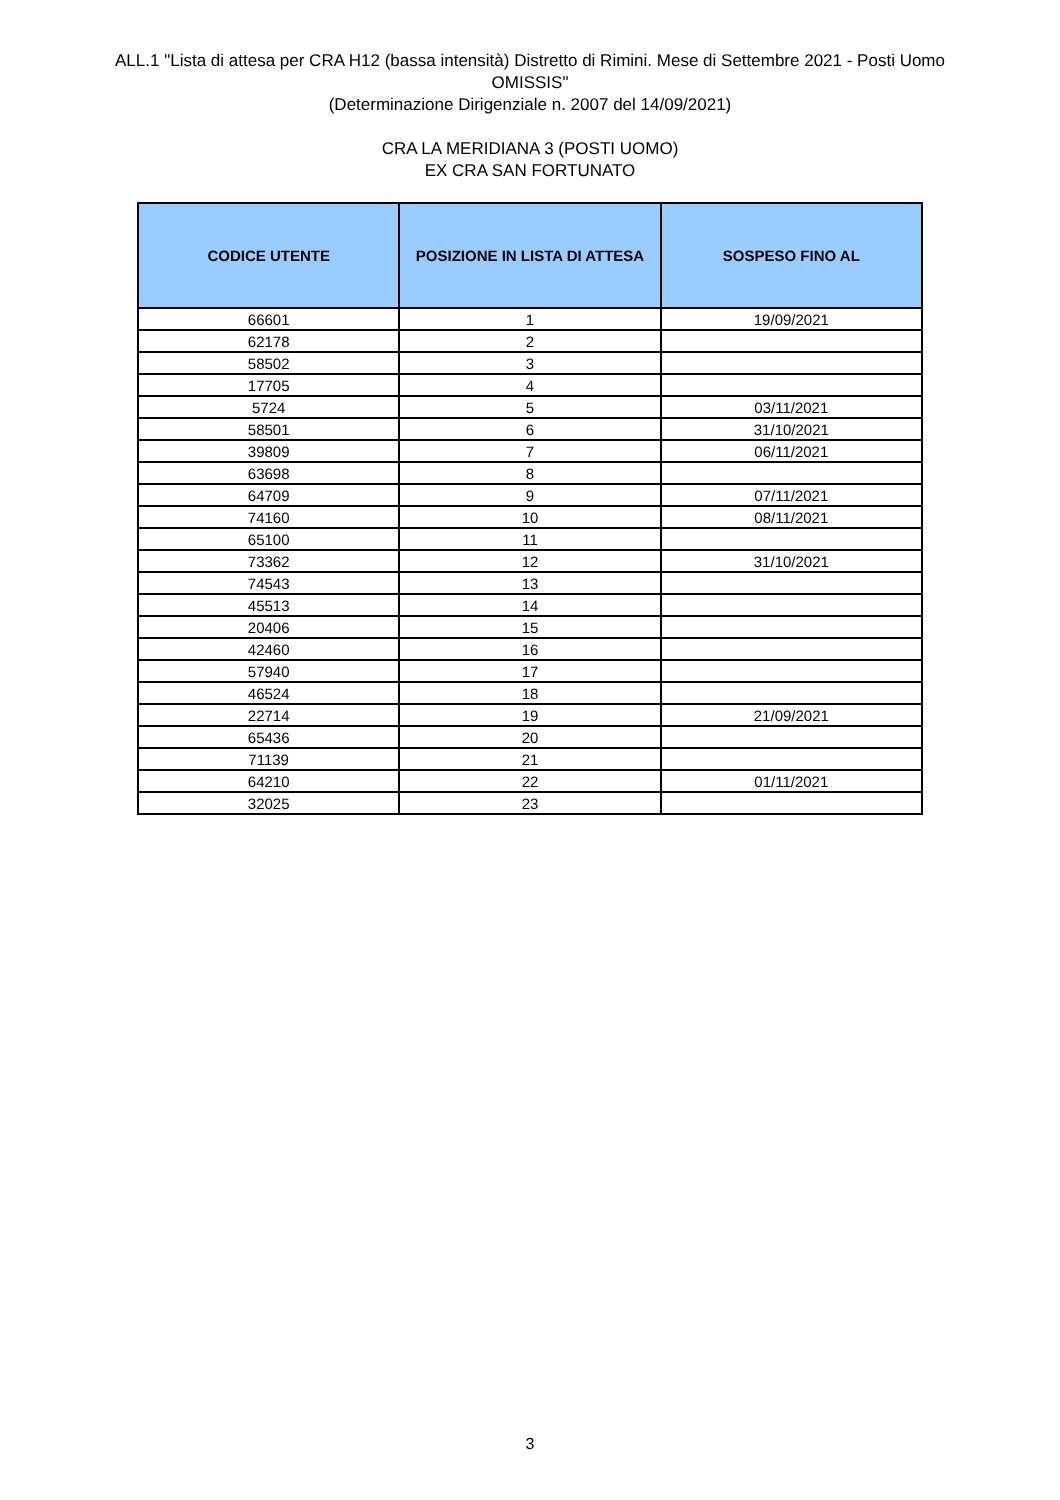ALL.1 "Lista di attesa per CRA H12 (bassa intensità) Distretto di Rimini. Mese di Settembre 2021 - Posti Uomo
OMISSIS"
(Determinazione Dirigenziale n. 2007 del 14/09/2021)
CRA LA MERIDIANA 3 (POSTI UOMO)
EX CRA SAN FORTUNATO
| CODICE UTENTE | POSIZIONE IN LISTA DI ATTESA | SOSPESO FINO AL |
| --- | --- | --- |
| 66601 | 1 | 19/09/2021 |
| 62178 | 2 | |
| 58502 | 3 | |
| 17705 | 4 | |
| 5724 | 5 | 03/11/2021 |
| 58501 | 6 | 31/10/2021 |
| 39809 | 7 | 06/11/2021 |
| 63698 | 8 | |
| 64709 | 9 | 07/11/2021 |
| 74160 | 10 | 08/11/2021 |
| 65100 | 11 | |
| 73362 | 12 | 31/10/2021 |
| 74543 | 13 | |
| 45513 | 14 | |
| 20406 | 15 | |
| 42460 | 16 | |
| 57940 | 17 | |
| 46524 | 18 | |
| 22714 | 19 | 21/09/2021 |
| 65436 | 20 | |
| 71139 | 21 | |
| 64210 | 22 | 01/11/2021 |
| 32025 | 23 | |
3